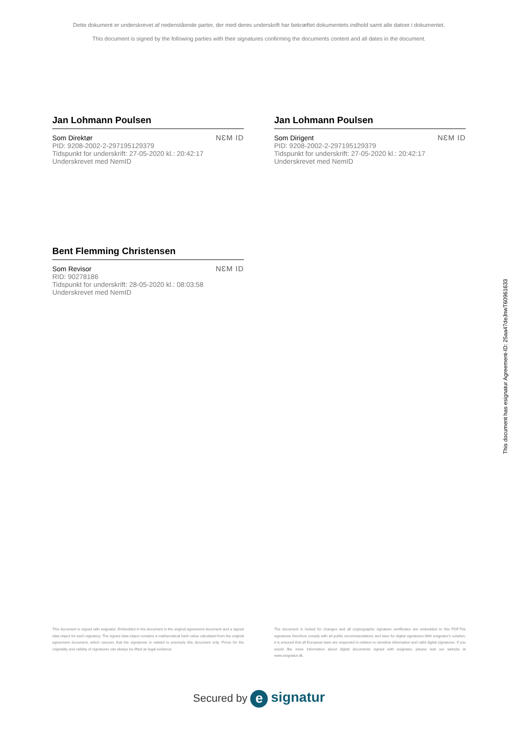Dette dokument er underskrevet af nedenstående parter, der med deres underskrift har bekræftet dokumentets indhold samt alle datoer i dokumentet.
This document is signed by the following parties with their signatures confirming the documents content and all dates in the document.
Jan Lohmann Poulsen
Som Direktør
PID: 9208-2002-2-297195129379
Tidspunkt for underskrift: 27-05-2020 kl.: 20:42:17
Underskrevet med NemID
NƐM ID
Jan Lohmann Poulsen
Som Dirigent
PID: 9208-2002-2-297195129379
Tidspunkt for underskrift: 27-05-2020 kl.: 20:42:17
Underskrevet med NemID
NƐM ID
Bent Flemming Christensen
Som Revisor
RID: 90278186
Tidspunkt for underskrift: 28-05-2020 kl.: 08:03:58
Underskrevet med NemID
NƐM ID
This document has esignatur Agreement-ID: 25aa47deJnwT60961633
This document is signed with esignatur. Embedded in the document is the original agreement document and a signed data object for each signatory. The signed data object contains a mathematical hash value calculated from the original agreement document, which secures that the signatures is related to precisely this document only. Prove for the originality and validity of signatures can always be lifted as legal evidence.
The document is locked for changes and all cryptographic signature certificates are embedded in this PDF.The signatures therefore comply with all public recommendations and laws for digital signatures.With esignatur's solution, it is ensured that all European laws are respected in relation to sensitive information and valid digital signatures. If you would like more information about digital documents signed with esignatur, please visit our website at www.esignatur.dk.
Secured by e signatur